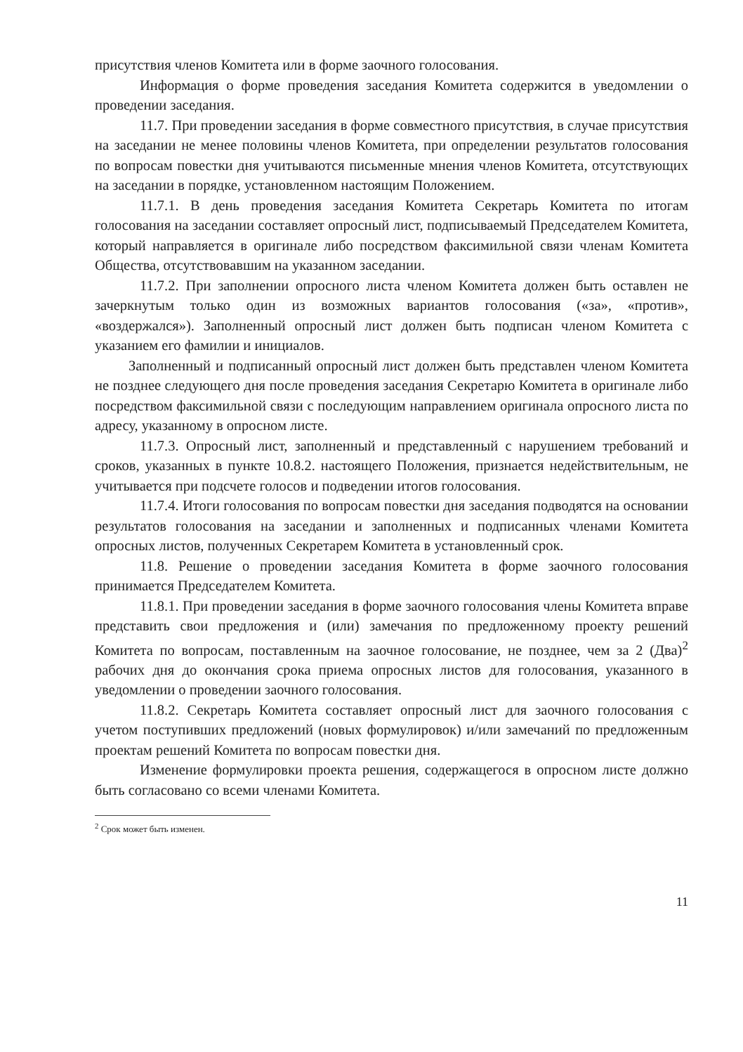присутствия членов Комитета или в форме заочного голосования.
Информация о форме проведения заседания Комитета содержится в уведомлении о проведении заседания.
11.7. При проведении заседания в форме совместного присутствия, в случае присутствия на заседании не менее половины членов Комитета, при определении результатов голосования по вопросам повестки дня учитываются письменные мнения членов Комитета, отсутствующих на заседании в порядке, установленном настоящим Положением.
11.7.1. В день проведения заседания Комитета Секретарь Комитета по итогам голосования на заседании составляет опросный лист, подписываемый Председателем Комитета, который направляется в оригинале либо посредством факсимильной связи членам Комитета Общества, отсутствовавшим на указанном заседании.
11.7.2. При заполнении опросного листа членом Комитета должен быть оставлен не зачеркнутым только один из возможных вариантов голосования («за», «против», «воздержался»). Заполненный опросный лист должен быть подписан членом Комитета с указанием его фамилии и инициалов.
Заполненный и подписанный опросный лист должен быть представлен членом Комитета не позднее следующего дня после проведения заседания Секретарю Комитета в оригинале либо посредством факсимильной связи с последующим направлением оригинала опросного листа по адресу, указанному в опросном листе.
11.7.3. Опросный лист, заполненный и представленный с нарушением требований и сроков, указанных в пункте 10.8.2. настоящего Положения, признается недействительным, не учитывается при подсчете голосов и подведении итогов голосования.
11.7.4. Итоги голосования по вопросам повестки дня заседания подводятся на основании результатов голосования на заседании и заполненных и подписанных членами Комитета опросных листов, полученных Секретарем Комитета в установленный срок.
11.8. Решение о проведении заседания Комитета в форме заочного голосования принимается Председателем Комитета.
11.8.1. При проведении заседания в форме заочного голосования члены Комитета вправе представить свои предложения и (или) замечания по предложенному проекту решений Комитета по вопросам, поставленным на заочное голосование, не позднее, чем за 2 (Два)<sup>2</sup> рабочих дня до окончания срока приема опросных листов для голосования, указанного в уведомлении о проведении заочного голосования.
11.8.2. Секретарь Комитета составляет опросный лист для заочного голосования с учетом поступивших предложений (новых формулировок) и/или замечаний по предложенным проектам решений Комитета по вопросам повестки дня.
Изменение формулировки проекта решения, содержащегося в опросном листе должно быть согласовано со всеми членами Комитета.
<sup>2</sup> Срок может быть изменен.
11